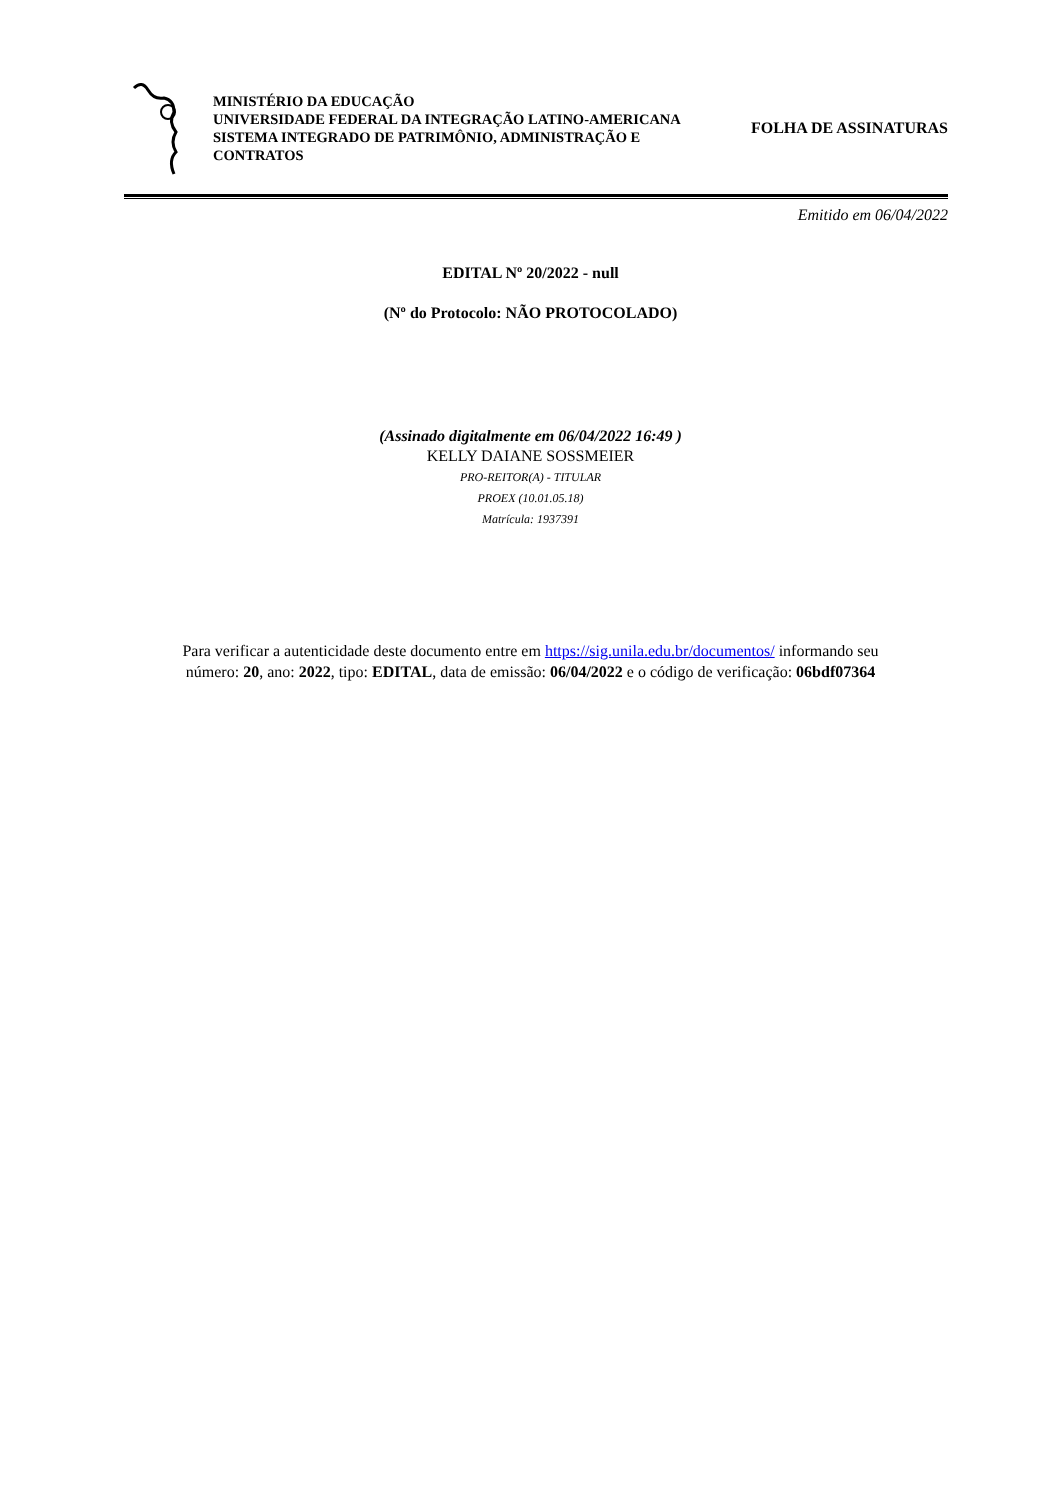MINISTÉRIO DA EDUCAÇÃO
UNIVERSIDADE FEDERAL DA INTEGRAÇÃO LATINO-AMERICANA
SISTEMA INTEGRADO DE PATRIMÔNIO, ADMINISTRAÇÃO E CONTRATOS
FOLHA DE ASSINATURAS
Emitido em 06/04/2022
EDITAL Nº 20/2022 - null
(Nº do Protocolo: NÃO PROTOCOLADO)
(Assinado digitalmente em 06/04/2022 16:49 )
KELLY DAIANE SOSSMEIER
PRO-REITOR(A) - TITULAR
PROEX (10.01.05.18)
Matrícula: 1937391
Para verificar a autenticidade deste documento entre em https://sig.unila.edu.br/documentos/ informando seu
número: 20, ano: 2022, tipo: EDITAL, data de emissão: 06/04/2022 e o código de verificação: 06bdf07364